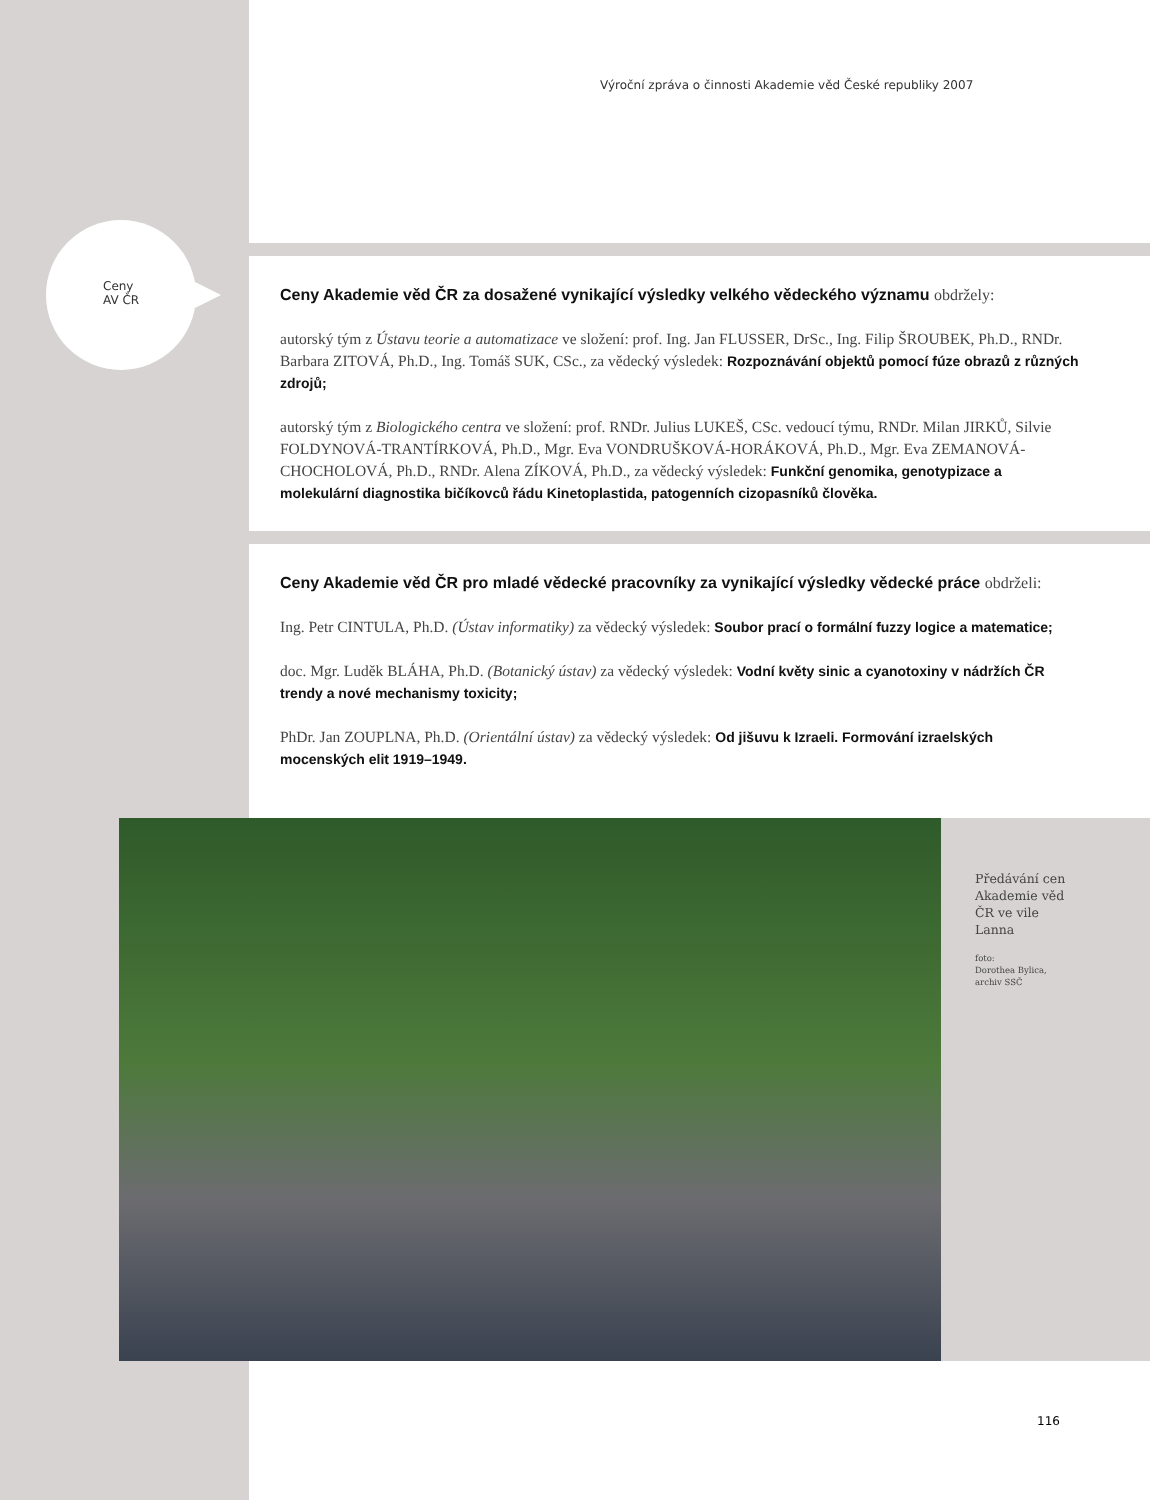Výroční zpráva o činnosti Akademie věd České republiky 2007
Ceny
AV ČR
Ceny Akademie věd ČR za dosažené vynikající výsledky velkého vědeckého významu obdržely:
autorský tým z Ústavu teorie a automatizace ve složení: prof. Ing. Jan FLUSSER, DrSc., Ing. Filip ŠROUBEK, Ph.D., RNDr. Barbara ZITOVÁ, Ph.D., Ing. Tomáš SUK, CSc., za vědecký výsledek: Rozpoznávání objektů pomocí fúze obrazů z různých zdrojů;
autorský tým z Biologického centra ve složení: prof. RNDr. Julius LUKEŠ, CSc. vedoucí týmu, RNDr. Milan JIRKŮ, Silvie FOLDYNOVÁ-TRANTÍRKOVÁ, Ph.D., Mgr. Eva VONDRUŠKOVÁ-HORÁKOVÁ, Ph.D., Mgr. Eva ZEMANOVÁ-CHOCHOLOVÁ, Ph.D., RNDr. Alena ZÍKOVÁ, Ph.D., za vědecký výsledek: Funkční genomika, genotypizace a molekulární diagnostika bičíkovců řádu Kinetoplastida, patogenních cizopasníků člověka.
Ceny Akademie věd ČR pro mladé vědecké pracovníky za vynikající výsledky vědecké práce obdrželi:
Ing. Petr CINTULA, Ph.D. (Ústav informatiky) za vědecký výsledek: Soubor prací o formální fuzzy logice a matematice;
doc. Mgr. Luděk BLÁHA, Ph.D. (Botanický ústav) za vědecký výsledek: Vodní květy sinic a cyanotoxiny v nádržích ČR trendy a nové mechanismy toxicity;
PhDr. Jan ZOUPLNA, Ph.D. (Orientální ústav) za vědecký výsledek: Od jišuvu k Izraeli. Formování izraelských mocenských elit 1919–1949.
Předávání cen
Akademie věd
ČR ve vile
Lanna
foto:
Dorothea Bylica,
archiv SSČ
116